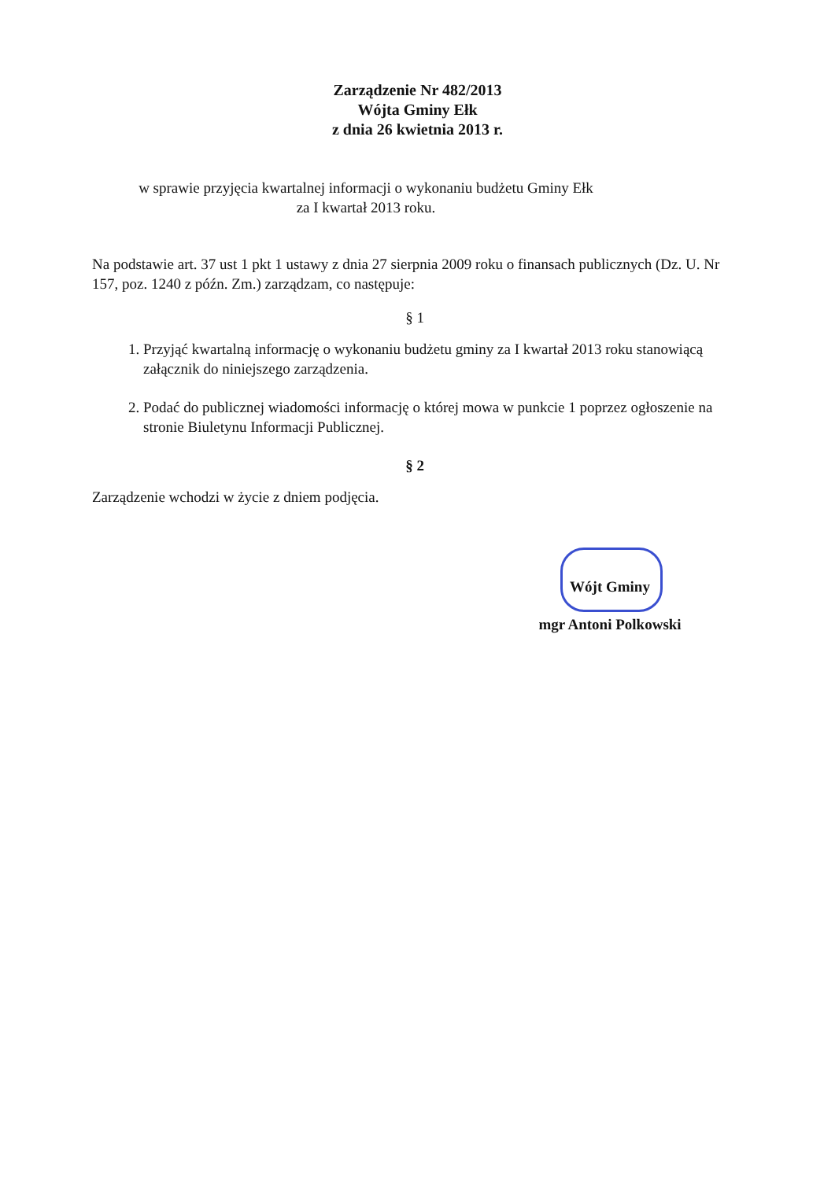Zarządzenie Nr 482/2013
Wójta Gminy Ełk
z dnia 26 kwietnia 2013 r.
w sprawie przyjęcia kwartalnej informacji o wykonaniu budżetu Gminy Ełk
za I kwartał 2013 roku.
Na podstawie art. 37 ust 1 pkt 1 ustawy z dnia 27 sierpnia 2009 roku o finansach publicznych (Dz. U. Nr 157, poz. 1240 z późn. Zm.) zarządzam, co następuje:
§ 1
1. Przyjąć kwartalną informację o wykonaniu budżetu gminy za I kwartał 2013 roku stanowiącą załącznik do niniejszego zarządzenia.
2. Podać do publicznej wiadomości informację o której mowa w punkcie 1 poprzez ogłoszenie na stronie Biuletynu Informacji Publicznej.
§ 2
Zarządzenie wchodzi w życie z dniem podjęcia.
Wójt Gminy
mgr Antoni Polkowski